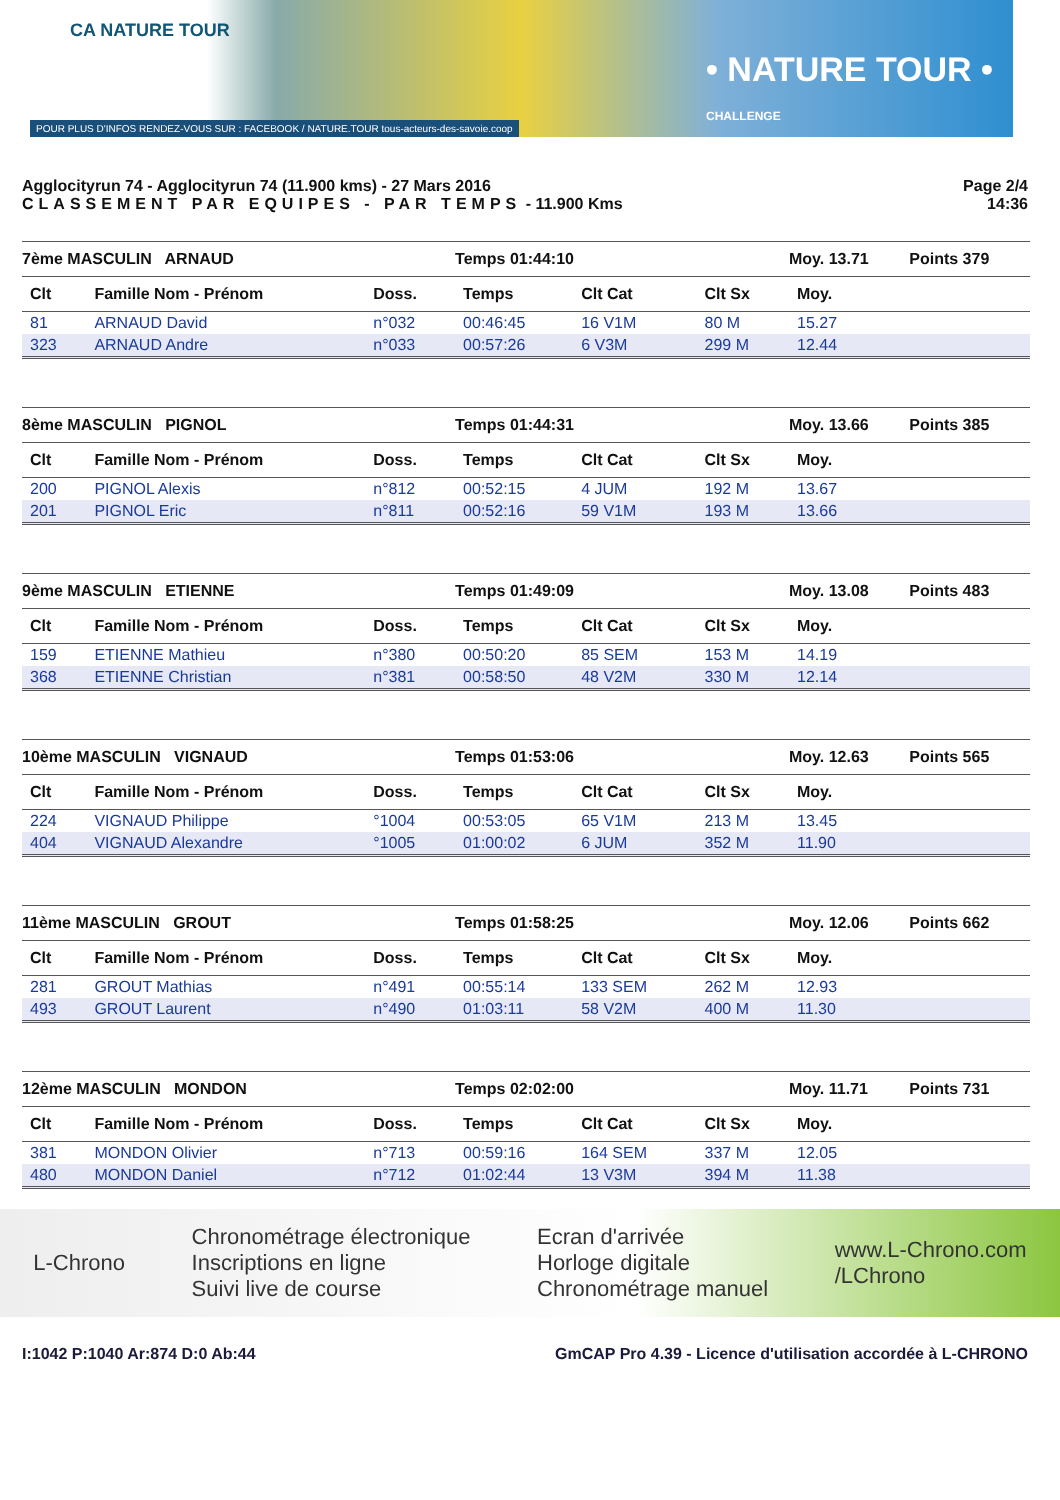CA NATURE TOUR
• NATURE TOUR •
CHALLENGE
POUR PLUS D'INFOS RENDEZ-VOUS SUR : FACEBOOK / NATURE.TOUR tous-acteurs-des-savoie.coop
Agglocityrun 74 - Agglocityrun 74 (11.900 kms) - 27 Mars 2016
CLASSEMENT PAR EQUIPES - PAR TEMPS - 11.900 Kms
Page 2/4
14:36
| 7ème MASCULIN ARNAUD | | | Temps 01:44:10 | | | Moy. 13.71 | | Points 379 |
| Clt | Famille Nom - Prénom | Doss. | Temps | Clt Cat | Clt Sx | Moy. | | |
| 81 | ARNAUD David | n°032 | 00:46:45 | 16 V1M | 80 M | 15.27 | | |
| 323 | ARNAUD Andre | n°033 | 00:57:26 | 6 V3M | 299 M | 12.44 | | |
| 8ème MASCULIN PIGNOL | | | Temps 01:44:31 | | | Moy. 13.66 | | Points 385 |
| Clt | Famille Nom - Prénom | Doss. | Temps | Clt Cat | Clt Sx | Moy. | | |
| 200 | PIGNOL Alexis | n°812 | 00:52:15 | 4 JUM | 192 M | 13.67 | | |
| 201 | PIGNOL Eric | n°811 | 00:52:16 | 59 V1M | 193 M | 13.66 | | |
| 9ème MASCULIN ETIENNE | | | Temps 01:49:09 | | | Moy. 13.08 | | Points 483 |
| Clt | Famille Nom - Prénom | Doss. | Temps | Clt Cat | Clt Sx | Moy. | | |
| 159 | ETIENNE Mathieu | n°380 | 00:50:20 | 85 SEM | 153 M | 14.19 | | |
| 368 | ETIENNE Christian | n°381 | 00:58:50 | 48 V2M | 330 M | 12.14 | | |
| 10ème MASCULIN VIGNAUD | | | Temps 01:53:06 | | | Moy. 12.63 | | Points 565 |
| Clt | Famille Nom - Prénom | Doss. | Temps | Clt Cat | Clt Sx | Moy. | | |
| 224 | VIGNAUD Philippe | °1004 | 00:53:05 | 65 V1M | 213 M | 13.45 | | |
| 404 | VIGNAUD Alexandre | °1005 | 01:00:02 | 6 JUM | 352 M | 11.90 | | |
| 11ème MASCULIN GROUT | | | Temps 01:58:25 | | | Moy. 12.06 | | Points 662 |
| Clt | Famille Nom - Prénom | Doss. | Temps | Clt Cat | Clt Sx | Moy. | | |
| 281 | GROUT Mathias | n°491 | 00:55:14 | 133 SEM | 262 M | 12.93 | | |
| 493 | GROUT Laurent | n°490 | 01:03:11 | 58 V2M | 400 M | 11.30 | | |
| 12ème MASCULIN MONDON | | | Temps 02:02:00 | | | Moy. 11.71 | | Points 731 |
| Clt | Famille Nom - Prénom | Doss. | Temps | Clt Cat | Clt Sx | Moy. | | |
| 381 | MONDON Olivier | n°713 | 00:59:16 | 164 SEM | 337 M | 12.05 | | |
| 480 | MONDON Daniel | n°712 | 01:02:44 | 13 V3M | 394 M | 11.38 | | |
L-Chrono
Chronométrage électronique
Inscriptions en ligne
Suivi live de course
Ecran d'arrivée
Horloge digitale
Chronométrage manuel
www.L-Chrono.com
/LChrono
I:1042 P:1040 Ar:874 D:0 Ab:44 GmCAP Pro 4.39 - Licence d'utilisation accordée à L-CHRONO